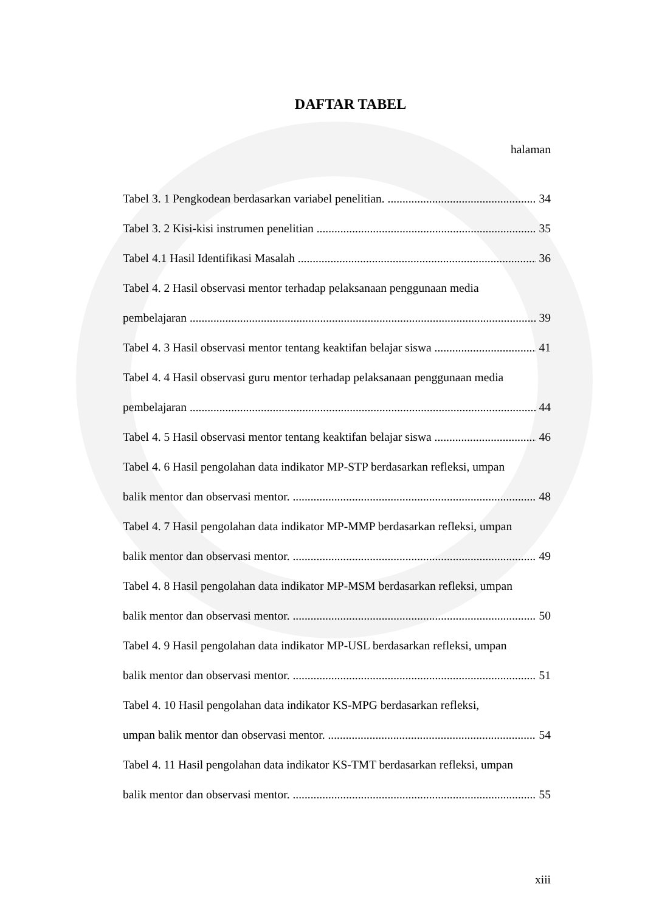DAFTAR TABEL
halaman
Tabel 3. 1 Pengkodean berdasarkan variabel penelitian. 34
Tabel 3. 2 Kisi-kisi instrumen penelitian 35
Tabel 4.1 Hasil Identifikasi Masalah 36
Tabel 4. 2 Hasil observasi mentor terhadap pelaksanaan penggunaan media
pembelajaran 39
Tabel 4. 3 Hasil observasi mentor tentang keaktifan belajar siswa 41
Tabel 4. 4 Hasil observasi guru mentor terhadap pelaksanaan penggunaan media
pembelajaran 44
Tabel 4. 5 Hasil observasi mentor tentang keaktifan belajar siswa 46
Tabel 4. 6 Hasil pengolahan data indikator MP-STP berdasarkan refleksi, umpan
balik mentor dan observasi mentor. 48
Tabel 4. 7 Hasil pengolahan data indikator MP-MMP berdasarkan refleksi, umpan
balik mentor dan observasi mentor. 49
Tabel 4. 8 Hasil pengolahan data indikator MP-MSM berdasarkan refleksi, umpan
balik mentor dan observasi mentor. 50
Tabel 4. 9 Hasil pengolahan data indikator MP-USL berdasarkan refleksi, umpan
balik mentor dan observasi mentor. 51
Tabel 4. 10 Hasil pengolahan data indikator KS-MPG berdasarkan refleksi,
umpan balik mentor dan observasi mentor. 54
Tabel 4. 11 Hasil pengolahan data indikator KS-TMT berdasarkan refleksi, umpan
balik mentor dan observasi mentor. 55
xiii